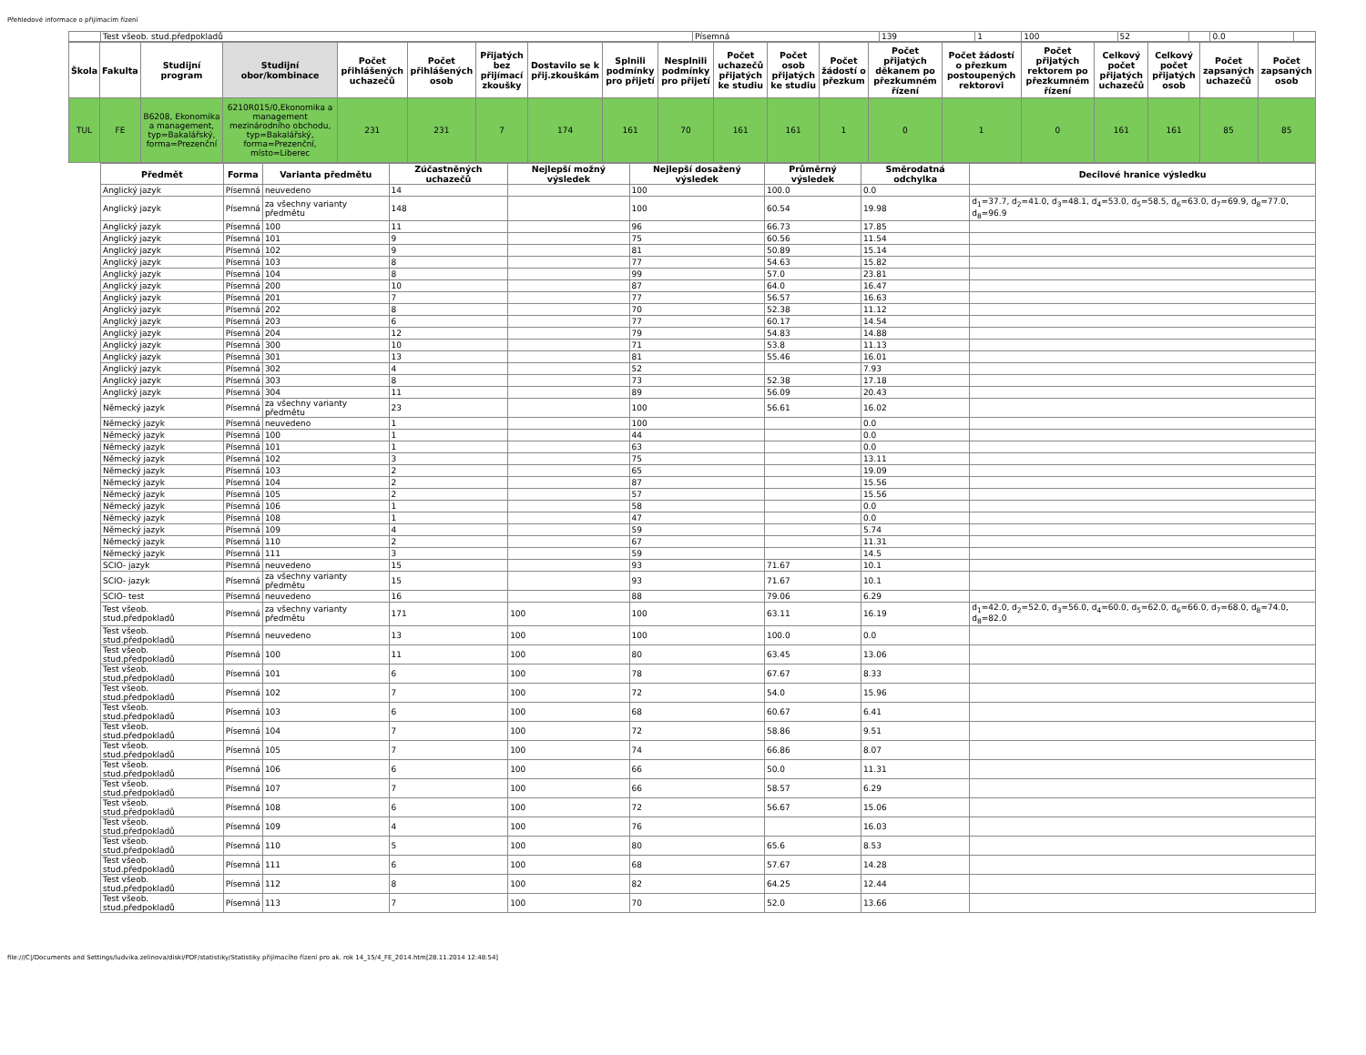Přehledové informace o přijímacím řízení
| | Test všeob. stud.předpokladů | Písemná | 139 | 1 | 100 | 52 | | 0.0 | |
| Škola | Fakulta | Studijní program | Studijní obor/kombinace | Počet přihlášených uchazečů | Počet přihlášených osob | Přijatých bez přijímací zkoušky | Dostavilo se k přij.zkouškám | Splnili podmínky pro přijetí | Nesplnili podmínky pro přijetí | Počet uchazečů přijatých ke studiu | Počet osob přijatých ke studiu | Počet žádostí o přezkum | Počet přijatých děkanem po přezkumném řízení | Počet žádostí o přezkum postoupených rektorovi | Počet přijatých rektorem po přezkumném řízení | Celkový počet přijatých uchazečů | Celkový počet přijatých osob | Počet zapsaných uchazečů | Počet zapsaných osob |
| --- | --- | --- | --- | --- | --- | --- | --- | --- | --- | --- | --- | --- | --- | --- | --- | --- | --- | --- | --- |
| TUL | FE | B6208, Ekonomika a management, typ=Bakalářský, forma=Prezenční | 6210R015/0,Ekonomika a management mezinárodního obchodu, typ=Bakalářský, forma=Prezenční, místo=Liberec | 231 | 231 | 7 | 174 | 161 | 70 | 161 | 161 | 1 | 0 | 1 | 0 | 161 | 161 | 85 | 85 |
| Předmět | Forma | Varianta předmětu | Zúčastněných uchazečů | Nejlepší možný výsledek | Nejlepší dosažený výsledek | Průměrný výsledek | Směrodatná odchylka | Decilové hranice výsledku |
| --- | --- | --- | --- | --- | --- | --- | --- | --- |
| Anglický jazyk | Písemná | neuvedeno | 14 | | 100 | 100.0 | 0.0 | |
| Anglický jazyk | Písemná | za všechny varianty předmětu | 148 | | 100 | 60.54 | 19.98 | d<sub>1</sub>=37.7, d<sub>2</sub>=41.0, d<sub>3</sub>=48.1, d<sub>4</sub>=53.0, d<sub>5</sub>=58.5, d<sub>6</sub>=63.0, d<sub>7</sub>=69.9, d<sub>8</sub>=77.0, d<sub>8</sub>=96.9 |
| Anglický jazyk | Písemná | 100 | 11 | | 96 | 66.73 | 17.85 | |
| Anglický jazyk | Písemná | 101 | 9 | | 75 | 60.56 | 11.54 | |
| Anglický jazyk | Písemná | 102 | 9 | | 81 | 50.89 | 15.14 | |
| Anglický jazyk | Písemná | 103 | 8 | | 77 | 54.63 | 15.82 | |
| Anglický jazyk | Písemná | 104 | 8 | | 99 | 57.0 | 23.81 | |
| Anglický jazyk | Písemná | 200 | 10 | | 87 | 64.0 | 16.47 | |
| Anglický jazyk | Písemná | 201 | 7 | | 77 | 56.57 | 16.63 | |
| Anglický jazyk | Písemná | 202 | 8 | | 70 | 52.38 | 11.12 | |
| Anglický jazyk | Písemná | 203 | 6 | | 77 | 60.17 | 14.54 | |
| Anglický jazyk | Písemná | 204 | 12 | | 79 | 54.83 | 14.88 | |
| Anglický jazyk | Písemná | 300 | 10 | | 71 | 53.8 | 11.13 | |
| Anglický jazyk | Písemná | 301 | 13 | | 81 | 55.46 | 16.01 | |
| Anglický jazyk | Písemná | 302 | 4 | | 52 | | 7.93 | |
| Anglický jazyk | Písemná | 303 | 8 | | 73 | 52.38 | 17.18 | |
| Anglický jazyk | Písemná | 304 | 11 | | 89 | 56.09 | 20.43 | |
| Německý jazyk | Písemná | za všechny varianty předmětu | 23 | | 100 | 56.61 | 16.02 | |
| Německý jazyk | Písemná | neuvedeno | 1 | | 100 | | 0.0 | |
| Německý jazyk | Písemná | 100 | 1 | | 44 | | 0.0 | |
| Německý jazyk | Písemná | 101 | 1 | | 63 | | 0.0 | |
| Německý jazyk | Písemná | 102 | 3 | | 75 | | 13.11 | |
| Německý jazyk | Písemná | 103 | 2 | | 65 | | 19.09 | |
| Německý jazyk | Písemná | 104 | 2 | | 87 | | 15.56 | |
| Německý jazyk | Písemná | 105 | 2 | | 57 | | 15.56 | |
| Německý jazyk | Písemná | 106 | 1 | | 58 | | 0.0 | |
| Německý jazyk | Písemná | 108 | 1 | | 47 | | 0.0 | |
| Německý jazyk | Písemná | 109 | 4 | | 59 | | 5.74 | |
| Německý jazyk | Písemná | 110 | 2 | | 67 | | 11.31 | |
| Německý jazyk | Písemná | 111 | 3 | | 59 | | 14.5 | |
| SCIO- jazyk | Písemná | neuvedeno | 15 | | 93 | 71.67 | 10.1 | |
| SCIO- jazyk | Písemná | za všechny varianty předmětu | 15 | | 93 | 71.67 | 10.1 | |
| SCIO- test | Písemná | neuvedeno | 16 | | 88 | 79.06 | 6.29 | |
| Test všeob. stud.předpokladů | Písemná | za všechny varianty předmětu | 171 | 100 | 100 | 63.11 | 16.19 | d<sub>1</sub>=42.0, d<sub>2</sub>=52.0, d<sub>3</sub>=56.0, d<sub>4</sub>=60.0, d<sub>5</sub>=62.0, d<sub>6</sub>=66.0, d<sub>7</sub>=68.0, d<sub>8</sub>=74.0, d<sub>8</sub>=82.0 |
| Test všeob. stud.předpokladů | Písemná | neuvedeno | 13 | 100 | 100 | 100.0 | 0.0 | |
| Test všeob. stud.předpokladů | Písemná | 100 | 11 | 100 | 80 | 63.45 | 13.06 | |
| Test všeob. stud.předpokladů | Písemná | 101 | 6 | 100 | 78 | 67.67 | 8.33 | |
| Test všeob. stud.předpokladů | Písemná | 102 | 7 | 100 | 72 | 54.0 | 15.96 | |
| Test všeob. stud.předpokladů | Písemná | 103 | 6 | 100 | 68 | 60.67 | 6.41 | |
| Test všeob. stud.předpokladů | Písemná | 104 | 7 | 100 | 72 | 58.86 | 9.51 | |
| Test všeob. stud.předpokladů | Písemná | 105 | 7 | 100 | 74 | 66.86 | 8.07 | |
| Test všeob. stud.předpokladů | Písemná | 106 | 6 | 100 | 66 | 50.0 | 11.31 | |
| Test všeob. stud.předpokladů | Písemná | 107 | 7 | 100 | 66 | 58.57 | 6.29 | |
| Test všeob. stud.předpokladů | Písemná | 108 | 6 | 100 | 72 | 56.67 | 15.06 | |
| Test všeob. stud.předpokladů | Písemná | 109 | 4 | 100 | 76 | | 16.03 | |
| Test všeob. stud.předpokladů | Písemná | 110 | 5 | 100 | 80 | 65.6 | 8.53 | |
| Test všeob. stud.předpokladů | Písemná | 111 | 6 | 100 | 68 | 57.67 | 14.28 | |
| Test všeob. stud.předpokladů | Písemná | 112 | 8 | 100 | 82 | 64.25 | 12.44 | |
| Test všeob. stud.předpokladů | Písemná | 113 | 7 | 100 | 70 | 52.0 | 13.66 | |
file:///C|/Documents and Settings/ludvika.zelinova/diski/PDF/statistiky/Statistiky přijímacího řízení pro ak. rok 14_15/4_FE_2014.htm[28.11.2014 12:48:54]